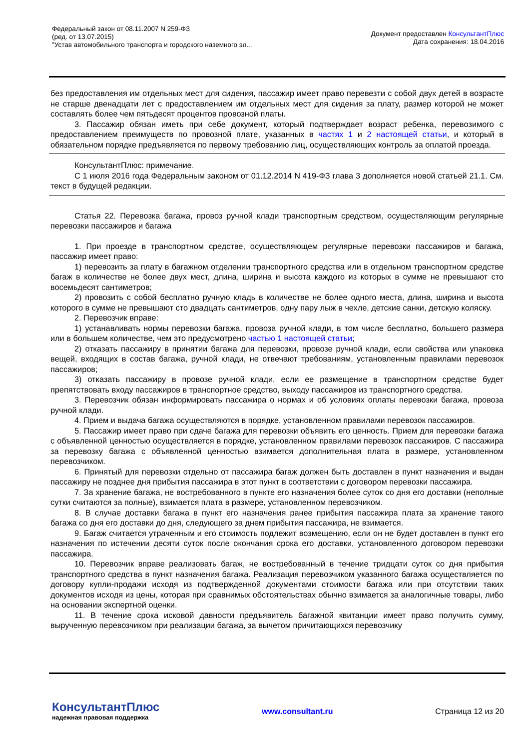Федеральный закон от 08.11.2007 N 259-ФЗ
(ред. от 13.07.2015)
"Устав автомобильного транспорта и городского наземного эл...
Документ предоставлен КонсультантПлюс
Дата сохранения: 18.04.2016
без предоставления им отдельных мест для сидения, пассажир имеет право перевезти с собой двух детей в возрасте не старше двенадцати лет с предоставлением им отдельных мест для сидения за плату, размер которой не может составлять более чем пятьдесят процентов провозной платы.
3. Пассажир обязан иметь при себе документ, который подтверждает возраст ребенка, перевозимого с предоставлением преимуществ по провозной плате, указанных в частях 1 и 2 настоящей статьи, и который в обязательном порядке предъявляется по первому требованию лиц, осуществляющих контроль за оплатой проезда.
КонсультантПлюс: примечание.
С 1 июля 2016 года Федеральным законом от 01.12.2014 N 419-ФЗ глава 3 дополняется новой статьей 21.1. См. текст в будущей редакции.
Статья 22. Перевозка багажа, провоз ручной клади транспортным средством, осуществляющим регулярные перевозки пассажиров и багажа
1. При проезде в транспортном средстве, осуществляющем регулярные перевозки пассажиров и багажа, пассажир имеет право:
1) перевозить за плату в багажном отделении транспортного средства или в отдельном транспортном средстве багаж в количестве не более двух мест, длина, ширина и высота каждого из которых в сумме не превышают сто восемьдесят сантиметров;
2) провозить с собой бесплатно ручную кладь в количестве не более одного места, длина, ширина и высота которого в сумме не превышают сто двадцать сантиметров, одну пару лыж в чехле, детские санки, детскую коляску.
2. Перевозчик вправе:
1) устанавливать нормы перевозки багажа, провоза ручной клади, в том числе бесплатно, большего размера или в большем количестве, чем это предусмотрено частью 1 настоящей статьи;
2) отказать пассажиру в принятии багажа для перевозки, провозе ручной клади, если свойства или упаковка вещей, входящих в состав багажа, ручной клади, не отвечают требованиям, установленным правилами перевозок пассажиров;
3) отказать пассажиру в провозе ручной клади, если ее размещение в транспортном средстве будет препятствовать входу пассажиров в транспортное средство, выходу пассажиров из транспортного средства.
3. Перевозчик обязан информировать пассажира о нормах и об условиях оплаты перевозки багажа, провоза ручной клади.
4. Прием и выдача багажа осуществляются в порядке, установленном правилами перевозок пассажиров.
5. Пассажир имеет право при сдаче багажа для перевозки объявить его ценность. Прием для перевозки багажа с объявленной ценностью осуществляется в порядке, установленном правилами перевозок пассажиров. С пассажира за перевозку багажа с объявленной ценностью взимается дополнительная плата в размере, установленном перевозчиком.
6. Принятый для перевозки отдельно от пассажира багаж должен быть доставлен в пункт назначения и выдан пассажиру не позднее дня прибытия пассажира в этот пункт в соответствии с договором перевозки пассажира.
7. За хранение багажа, не востребованного в пункте его назначения более суток со дня его доставки (неполные сутки считаются за полные), взимается плата в размере, установленном перевозчиком.
8. В случае доставки багажа в пункт его назначения ранее прибытия пассажира плата за хранение такого багажа со дня его доставки до дня, следующего за днем прибытия пассажира, не взимается.
9. Багаж считается утраченным и его стоимость подлежит возмещению, если он не будет доставлен в пункт его назначения по истечении десяти суток после окончания срока его доставки, установленного договором перевозки пассажира.
10. Перевозчик вправе реализовать багаж, не востребованный в течение тридцати суток со дня прибытия транспортного средства в пункт назначения багажа. Реализация перевозчиком указанного багажа осуществляется по договору купли-продажи исходя из подтвержденной документами стоимости багажа или при отсутствии таких документов исходя из цены, которая при сравнимых обстоятельствах обычно взимается за аналогичные товары, либо на основании экспертной оценки.
11. В течение срока исковой давности предъявитель багажной квитанции имеет право получить сумму, вырученную перевозчиком при реализации багажа, за вычетом причитающихся перевозчику
КонсультантПлюс
надежная правовая поддержка
www.consultant.ru Страница 12 из 20